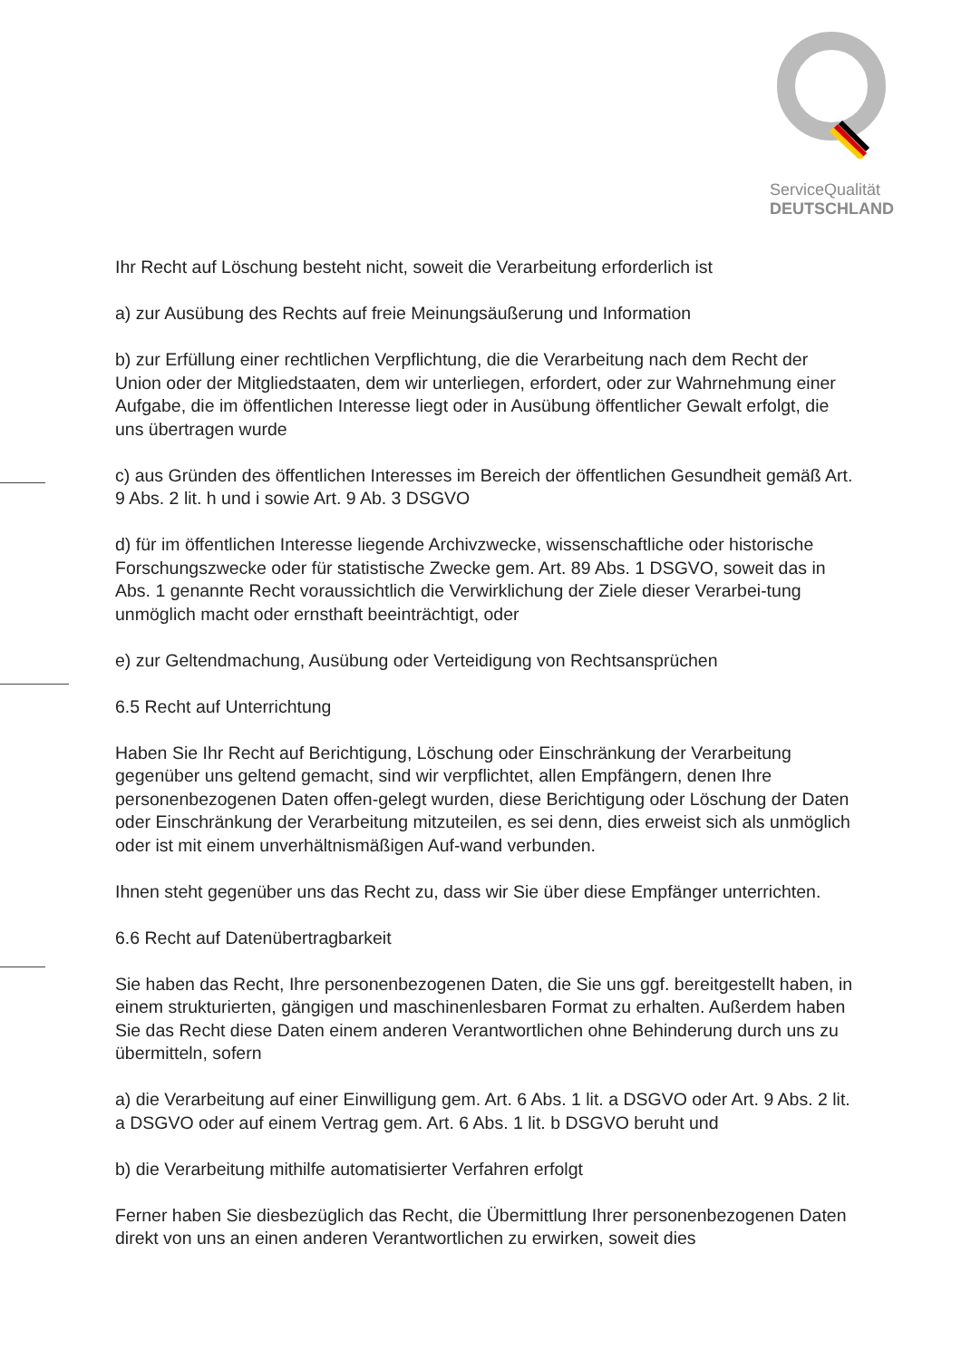ServiceQualität
DEUTSCHLAND
Ihr Recht auf Löschung besteht nicht, soweit die Verarbeitung erforderlich ist
a) zur Ausübung des Rechts auf freie Meinungsäußerung und Information
b) zur Erfüllung einer rechtlichen Verpflichtung, die die Verarbeitung nach dem Recht der Union oder der Mitgliedstaaten, dem wir unterliegen, erfordert, oder zur Wahrnehmung einer Aufgabe, die im öffentlichen Interesse liegt oder in Ausübung öffentlicher Gewalt erfolgt, die uns übertragen wurde
c) aus Gründen des öffentlichen Interesses im Bereich der öffentlichen Gesundheit gemäß Art. 9 Abs. 2 lit. h und i sowie Art. 9 Ab. 3 DSGVO
d) für im öffentlichen Interesse liegende Archivzwecke, wissenschaftliche oder historische Forschungszwecke oder für statistische Zwecke gem. Art. 89 Abs. 1 DSGVO, soweit das in Abs. 1 genannte Recht voraussichtlich die Verwirklichung der Ziele dieser Verarbei-tung unmöglich macht oder ernsthaft beeinträchtigt, oder
e) zur Geltendmachung, Ausübung oder Verteidigung von Rechtsansprüchen
6.5 Recht auf Unterrichtung
Haben Sie Ihr Recht auf Berichtigung, Löschung oder Einschränkung der Verarbeitung gegenüber uns geltend gemacht, sind wir verpflichtet, allen Empfängern, denen Ihre personenbezogenen Daten offen-gelegt wurden, diese Berichtigung oder Löschung der Daten oder Einschränkung der Verarbeitung mitzuteilen, es sei denn, dies erweist sich als unmöglich oder ist mit einem unverhältnismäßigen Auf-wand verbunden.
Ihnen steht gegenüber uns das Recht zu, dass wir Sie über diese Empfänger unterrichten.
6.6 Recht auf Datenübertragbarkeit
Sie haben das Recht, Ihre personenbezogenen Daten, die Sie uns ggf. bereitgestellt haben, in einem strukturierten, gängigen und maschinenlesbaren Format zu erhalten. Außerdem haben Sie das Recht diese Daten einem anderen Verantwortlichen ohne Behinderung durch uns zu übermitteln, sofern
a) die Verarbeitung auf einer Einwilligung gem. Art. 6 Abs. 1 lit. a DSGVO oder Art. 9 Abs. 2 lit. a DSGVO oder auf einem Vertrag gem. Art. 6 Abs. 1 lit. b DSGVO beruht und
b) die Verarbeitung mithilfe automatisierter Verfahren erfolgt
Ferner haben Sie diesbezüglich das Recht, die Übermittlung Ihrer personenbezogenen Daten direkt von uns an einen anderen Verantwortlichen zu erwirken, soweit dies